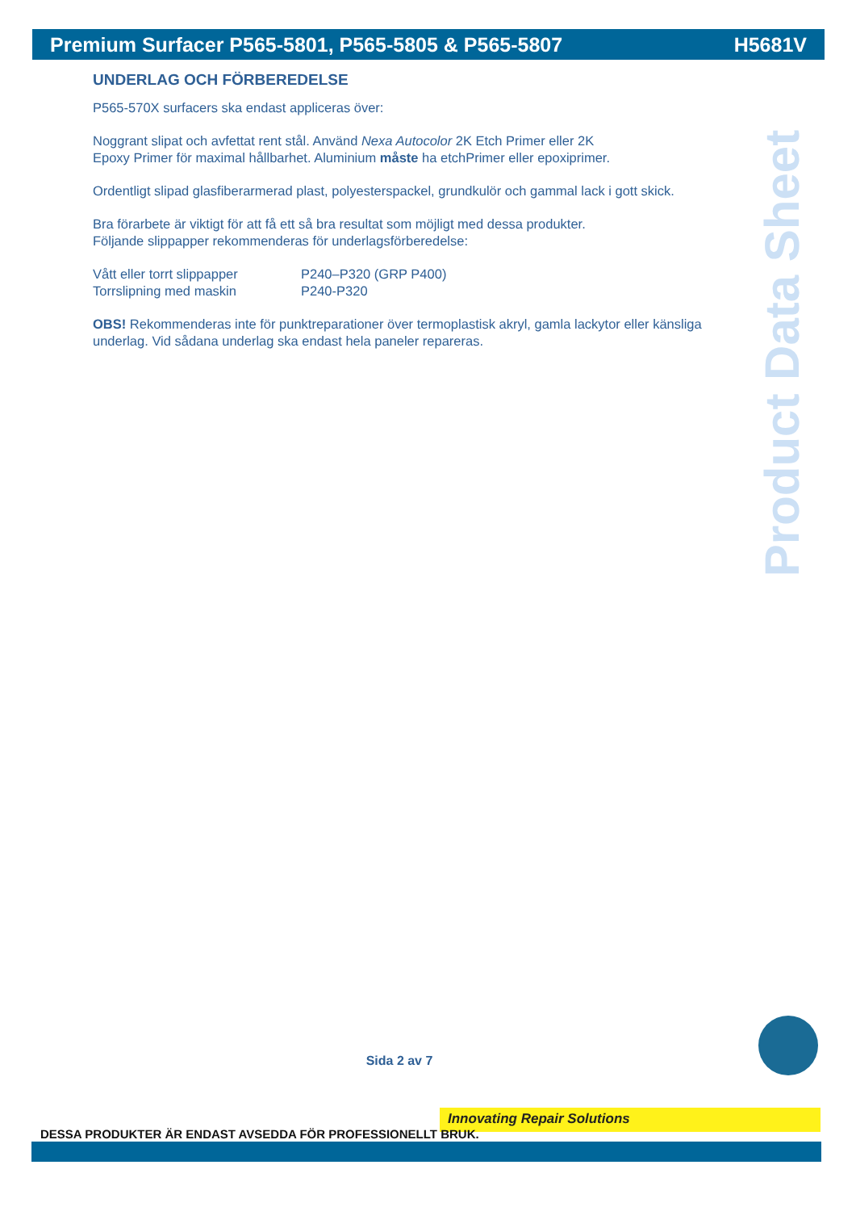Premium Surfacer P565-5801, P565-5805 & P565-5807 H5681V
UNDERLAG OCH FÖRBEREDELSE
P565-570X surfacers ska endast appliceras över:
Noggrant slipat och avfettat rent stål. Använd Nexa Autocolor 2K Etch Primer eller 2K
Epoxy Primer för maximal hållbarhet. Aluminium måste ha etchPrimer eller epoxiprimer.
Ordentligt slipad glasfiberarmerad plast, polyesterspackel, grundkulör och gammal lack i gott skick.
Bra förarbete är viktigt för att få ett så bra resultat som möjligt med dessa produkter.
Följande slippapper rekommenderas för underlagsförberedelse:
Vått eller torrt slippapper P240–P320 (GRP P400) Torrslipning med maskin P240-P320
OBS! Rekommenderas inte för punktreparationer över termoplastisk akryl, gamla lackytor eller känsliga underlag. Vid sådana underlag ska endast hela paneler repareras.
Product Data Sheet
Sida 2 av 7
Innovating Repair Solutions
DESSA PRODUKTER ÄR ENDAST AVSEDDA FÖR PROFESSIONELLT BRUK.